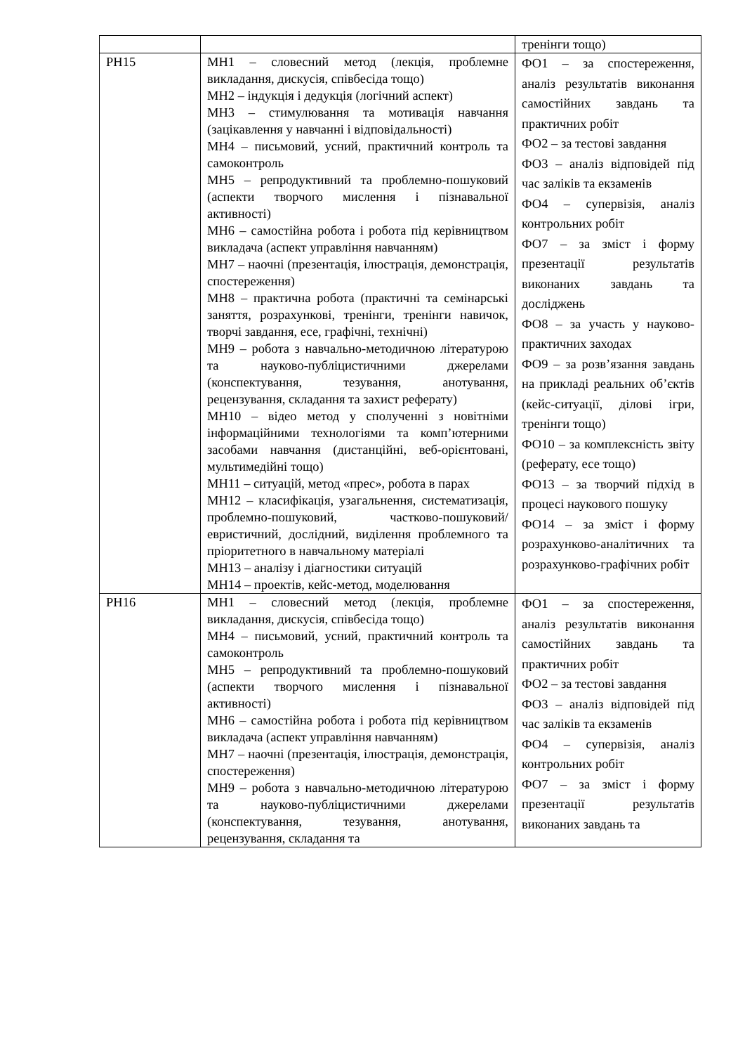| | | тренінги тощо) |
| РН15 | МН1 – словесний метод (лекція, проблемне викладання, дискусія, співбесіда тощо) МН2 – індукція і дедукція (логічний аспект) МН3 – стимулювання та мотивація навчання (зацікавлення у навчанні і відповідальності) МН4 – письмовий, усний, практичний контроль та самоконтроль МН5 – репродуктивний та проблемно-пошуковий (аспекти творчого мислення і пізнавальної активності) МН6 – самостійна робота і робота під керівництвом викладача (аспект управління навчанням) МН7 – наочні (презентація, ілюстрація, демонстрація, спостереження) МН8 – практична робота (практичні та семінарські заняття, розрахункові, тренінги, тренінги навичок, творчі завдання, есе, графічні, технічні) МН9 – робота з навчально-методичною літературою та науково-публіцистичними джерелами (конспектування, тезування, анотування, рецензування, складання та захист реферату) МН10 – відео метод у сполученні з новітніми інформаційними технологіями та комп’ютерними засобами навчання (дистанційні, веб-орієнтовані, мультимедійні тощо) МН11 – ситуацій, метод «прес», робота в парах МН12 – класифікація, узагальнення, систематизація, проблемно-пошуковий, частково-пошуковий/евристичний, дослідний, виділення проблемного та пріоритетного в навчальному матеріалі МН13 – аналізу і діагностики ситуацій МН14 – проектів, кейс-метод, моделювання | ФО1 – за спостереження, аналіз результатів виконання самостійних завдань та практичних робіт ФО2 – за тестові завдання ФО3 – аналіз відповідей під час заліків та екзаменів ФО4 – супервізія, аналіз контрольних робіт ФО7 – за зміст і форму презентації результатів виконаних завдань та досліджень ФО8 – за участь у науково-практичних заходах ФО9 – за розв’язання завдань на прикладі реальних об’єктів (кейс-ситуації, ділові ігри, тренінги тощо) ФО10 – за комплексність звіту (реферату, есе тощо) ФО13 – за творчий підхід в процесі наукового пошуку ФО14 – за зміст і форму розрахунково-аналітичних та розрахунково-графічних робіт |
| РН16 | МН1 – словесний метод (лекція, проблемне викладання, дискусія, співбесіда тощо) МН4 – письмовий, усний, практичний контроль та самоконтроль МН5 – репродуктивний та проблемно-пошуковий (аспекти творчого мислення і пізнавальної активності) МН6 – самостійна робота і робота під керівництвом викладача (аспект управління навчанням) МН7 – наочні (презентація, ілюстрація, демонстрація, спостереження) МН9 – робота з навчально-методичною літературою та науково-публіцистичними джерелами (конспектування, тезування, анотування, рецензування, складання та | ФО1 – за спостереження, аналіз результатів виконання самостійних завдань та практичних робіт ФО2 – за тестові завдання ФО3 – аналіз відповідей під час заліків та екзаменів ФО4 – супервізія, аналіз контрольних робіт ФО7 – за зміст і форму презентації результатів виконаних завдань та |